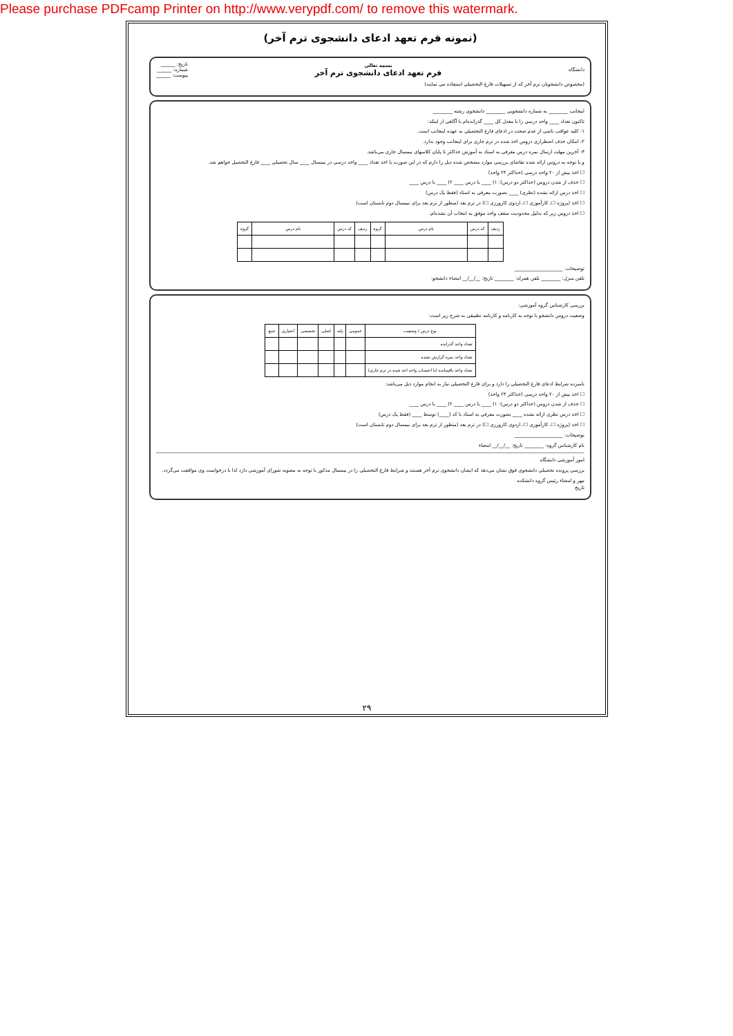Please purchase PDFcamp Printer on http://www.verypdf.com/ to remove this watermark.
(نمونه فرم تعهد ادعای دانشجوی ترم آخر)
دانشگاه
بسمه تعالی
فرم تعهد ادعای دانشجوی ترم آخر
تاریخ: ______
شماره: ______
پیوست: ______
(مخصوص دانشجویان ترم آخر که از تسهیلات فارغ التحصیلی استفاده می نمایند)
اینجانب ________ به شماره دانشجویی ________ دانشجوی رشته ________
تاکنون تعداد ____ واحد درسی را با معدل کل ____ گذرانده‌ام با آگاهی از اینکه:
۱- کلیه عواقب ناشی از عدم صحت در ادعای فارغ التحصیلی به عهده اینجانب است.
۲- امکان حذف اضطراری دروس اخذ شده در ترم جاری برای اینجانب وجود ندارد.
۳- آخرین مهلت ارسال نمره درس معرفی به استاد به آموزش حداکثر تا پایان کلاسهای نیمسال جاری می‌باشد.
و با توجه به دروس ارائه شده تقاضای بررسی موارد مشخص شده ذیل را دارم که در این صورت با اخذ تعداد ____ واحد درسی در نیمسال ____ سال تحصیلی ____ فارغ التحصیل خواهم شد.
☐ اخذ بیش از ۲۰ واحد درسی (حداکثر ۲۴ واحد)
☐ حذف از شدن دروس (حداکثر دو درس): ۱) ____ با درس ____ ۲) ____ با درس ____
☐ اخذ درس ارائه نشده (نظری) ____ بصورت معرفی به استاد (فقط یک درس)
☐ اخذ (پروژه ☐، کارآموزی ☐، اردوی کارورزی ☐) در ترم بعد (منظور از ترم بعد برای نیمسال دوم تابستان است)
☐ اخذ دروس زیر که بدلیل محدودیت سقف واحد موفق به انتخاب آن نشده‌ام:
| ردیف | کد درس | نام درس | گروه | ردیف | کد درس | نام درس | گروه |
| --- | --- | --- | --- | --- | --- | --- | --- |
توضیحات: ____________________
تلفن منزل: ________ تلفن همراه: ________ تاریخ: __/__/__ امضاء دانشجو:
بررسی کارشناس گروه آموزشی:
وضعیت دروس دانشجو با توجه به کارنامه و کارنامه تطبیقی به شرح زیر است:
| نوع درس / وضعیت | عمومی | پایه | اصلی | تخصصی | اختیاری | جمع |
| --- | --- | --- | --- | --- | --- | --- |
| تعداد واحد گذرانده | | | | | | |
| تعداد واحد نمره گزارش نشده | | | | | | |
| تعداد واحد باقیمانده (با احتساب واحد اخذ شده در ترم جاری) | | | | | | |
نامبرده شرایط ادعای فارغ التحصیلی را دارد و برای فارغ التحصیلی نیاز به انجام موارد ذیل می‌باشد:
☐ اخذ بیش از ۲۰ واحد درسی (حداکثر ۲۴ واحد)
☐ حذف از شدن دروس (حداکثر دو درس): ۱) ____ با درس ____ ۲) ____ با درس ____
☐ اخذ درس نظری ارائه نشده ____ بصورت معرفی به استاد با کد (____) توسط ____ (فقط یک درس)
☐ اخذ (پروژه ☐، کارآموزی ☐، اردوی کارورزی ☐) در ترم بعد (منظور از ترم بعد برای نیمسال دوم تابستان است)
توضیحات: ____________________
نام کارشناس گروه: ________ تاریخ: __/__/__ امضاء
امور آموزشی دانشگاه
بررسی پرونده تحصیلی دانشجوی فوق نشان می‌دهد که ایشان دانشجوی ترم آخر هستند و شرایط فارغ التحصیلی را در نیمسال مذکور با توجه به مصوبه شورای آموزشی دارد لذا با درخواست وی موافقت می‌گردد.
مهر و امضاء رئیس گروه دانشکده
تاریخ
۲۹